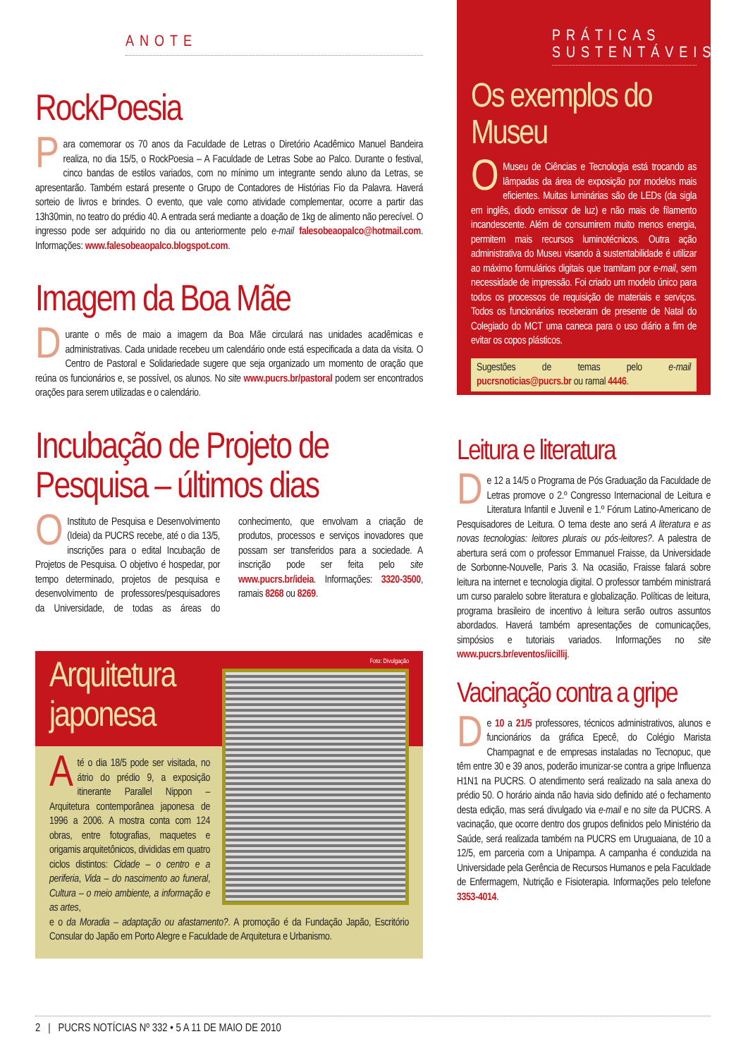ANOTE
RockPoesia
Para comemorar os 70 anos da Faculdade de Letras o Diretório Acadêmico Manuel Bandeira realiza, no dia 15/5, o RockPoesia – A Faculdade de Letras Sobe ao Palco. Durante o festival, cinco bandas de estilos variados, com no mínimo um integrante sendo aluno da Letras, se apresentarão. Também estará presente o Grupo de Contadores de Histórias Fio da Palavra. Haverá sorteio de livros e brindes. O evento, que vale como atividade complementar, ocorre a partir das 13h30min, no teatro do prédio 40. A entrada será mediante a doação de 1kg de alimento não perecível. O ingresso pode ser adquirido no dia ou anteriormente pelo e-mail falesobeaopalco@hotmail.com. Informações: www.falesobeaopalco.blogspot.com.
Imagem da Boa Mãe
Durante o mês de maio a imagem da Boa Mãe circulará nas unidades acadêmicas e administrativas. Cada unidade recebeu um calendário onde está especificada a data da visita. O Centro de Pastoral e Solidariedade sugere que seja organizado um momento de oração que reúna os funcionários e, se possível, os alunos. No site www.pucrs.br/pastoral podem ser encontrados orações para serem utilizadas e o calendário.
Incubação de Projeto de Pesquisa – últimos dias
O Instituto de Pesquisa e Desenvolvimento (Ideia) da PUCRS recebe, até o dia 13/5, inscrições para o edital Incubação de Projetos de Pesquisa. O objetivo é hospedar, por tempo determinado, projetos de pesquisa e desenvolvimento de professores/pesquisadores da Universidade, de todas as áreas do conhecimento, que envolvam a criação de produtos, processos e serviços inovadores que possam ser transferidos para a sociedade. A inscrição pode ser feita pelo site www.pucrs.br/ideia. Informações: 3320-3500, ramais 8268 ou 8269.
Arquitetura japonesa
Foto: Divulgação
Até o dia 18/5 pode ser visitada, no átrio do prédio 9, a exposição itinerante Parallel Nippon – Arquitetura contemporânea japonesa de 1996 a 2006. A mostra conta com 124 obras, entre fotografias, maquetes e origamis arquitetônicos, divididas em quatro ciclos distintos: Cidade – o centro e a periferia, Vida – do nascimento ao funeral, Cultura – o meio ambiente, a informação e as artes,
e o da Moradia – adaptação ou afastamento?. A promoção é da Fundação Japão, Escritório Consular do Japão em Porto Alegre e Faculdade de Arquitetura e Urbanismo.
PRÁTICAS SUSTENTÁVEIS
Os exemplos do Museu
O Museu de Ciências e Tecnologia está trocando as lâmpadas da área de exposição por modelos mais eficientes. Muitas luminárias são de LEDs (da sigla em inglês, diodo emissor de luz) e não mais de filamento incandescente. Além de consumirem muito menos energia, permitem mais recursos luminotécnicos. Outra ação administrativa do Museu visando à sustentabilidade é utilizar ao máximo formulários digitais que tramitam por e-mail, sem necessidade de impressão. Foi criado um modelo único para todos os processos de requisição de materiais e serviços. Todos os funcionários receberam de presente de Natal do Colegiado do MCT uma caneca para o uso diário a fim de evitar os copos plásticos.
Sugestões de temas pelo e-mail pucrsnoticias@pucrs.br ou ramal 4446.
Leitura e literatura
De 12 a 14/5 o Programa de Pós Graduação da Faculdade de Letras promove o 2.º Congresso Internacional de Leitura e Literatura Infantil e Juvenil e 1.º Fórum Latino-Americano de Pesquisadores de Leitura. O tema deste ano será A literatura e as novas tecnologias: leitores plurais ou pós-leitores?. A palestra de abertura será com o professor Emmanuel Fraisse, da Universidade de Sorbonne-Nouvelle, Paris 3. Na ocasião, Fraisse falará sobre leitura na internet e tecnologia digital. O professor também ministrará um curso paralelo sobre literatura e globalização. Políticas de leitura, programa brasileiro de incentivo à leitura serão outros assuntos abordados. Haverá também apresentações de comunicações, simpósios e tutoriais variados. Informações no site www.pucrs.br/eventos/iicillij.
Vacinação contra a gripe
De 10 a 21/5 professores, técnicos administrativos, alunos e funcionários da gráfica Epecê, do Colégio Marista Champagnat e de empresas instaladas no Tecnopuc, que têm entre 30 e 39 anos, poderão imunizar-se contra a gripe Influenza H1N1 na PUCRS. O atendimento será realizado na sala anexa do prédio 50. O horário ainda não havia sido definido até o fechamento desta edição, mas será divulgado via e-mail e no site da PUCRS. A vacinação, que ocorre dentro dos grupos definidos pelo Ministério da Saúde, será realizada também na PUCRS em Uruguaiana, de 10 a 12/5, em parceria com a Unipampa. A campanha é conduzida na Universidade pela Gerência de Recursos Humanos e pela Faculdade de Enfermagem, Nutrição e Fisioterapia. Informações pelo telefone 3353-4014.
2 | PUCRS NOTÍCIAS Nº 332 • 5 A 11 DE MAIO DE 2010